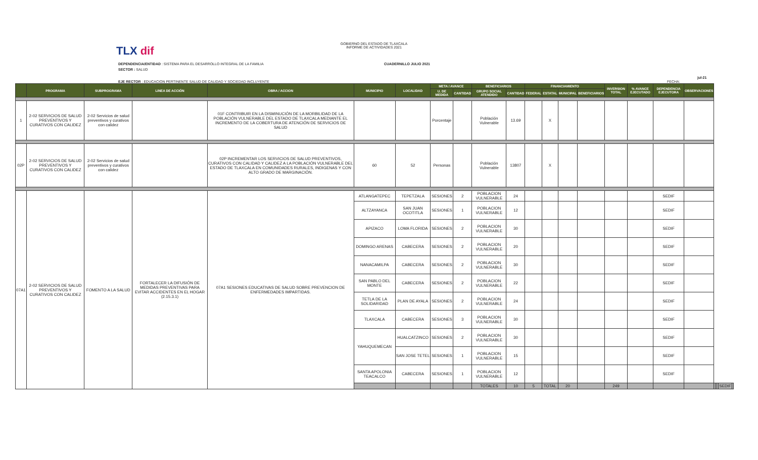TLX dif
GOBIERNO DEL ESTADO DE TLAXCALA
INFORME DE ACTIVIDADES 2021
DEPENDENCIA/ENTIDAD : SISTEMA PARA EL DESARROLLO INTEGRAL DE LA FAMILIA
CUADERNILLO JULIO 2021
SECTOR : SALUD
EJE RECTOR : EDUCACION PERTINENTE SALUD DE CALIDAD Y SOCIEDAD INCLUYENTE
jul-21
FECHA:
| | PROGRAMA | SUBPROGRAMA | LINEA DE ACCIÓN | OBRA / ACCION | MUNICIPIO | LOCALIDAD | META / AVANCE | | BENEFICIARIOS | | FINANCIAMIENTO | | | | INVERSION TOTAL | % AVANCE EJECUTADO | DEPENDENCIA EJECUTORA | OBSERVACIONES | | | | | |
| --- | --- | --- | --- | --- | --- | --- | --- | --- | --- | --- | --- | --- | --- | --- | --- | --- | --- | --- | --- | --- | --- | --- | --- |
| | | | | | | | U. DE MEDIDA | CANTIDAD | GRUPO SOCIAL ATENDIDO | CANTIDAD | FEDERAL | ESTATAL | MUNICIPAL | BENEFICIARIOS | | | | | | | | | |
| 1 | 2-02 SERVICIOS DE SALUD PREVENTIVOS Y CURATIVOS CON CALIDEZ | 2-02 Servicios de salud preventivos y curativos con calidez | | 01F CONTRIBUIR EN LA DISMINUCIÓN DE LA MORBILIDAD DE LA POBLACIÓN VULNERABLE DEL ESTADO DE TLAXCALA MEDIANTE EL INCREMENTO DE LA COBERTURA DE ATENCIÓN DE SERVICIOS DE SALUD | | | Porcentaje | | Población Vulnerable | 13.69 | | X | | | | | | | | | | | |
| 02P | 2-02 SERVICIOS DE SALUD PREVENTIVOS Y CURATIVOS CON CALIDEZ | 2-02 Servicios de salud preventivos y curativos con calidez | | 02P INCREMENTAR LOS SERVICIOS DE SALUD PREVENTIVOS, CURATIVOS CON CALIDAD Y CALIDEZ A LA POBLACIÓN VULNERABLE DEL ESTADO DE TLAXCALA EN COMUNIDADES RURALES, INDIGENAS Y CON ALTO GRADO DE MARGINACIÓN. | 60 | 52 | Personas | | Población Vulnerable | 13807 | | X | | | | | | | | | | | |
| 07A1 | 2-02 SERVICIOS DE SALUD PREVENTIVOS Y CURATIVOS CON CALIDEZ | FOMENTO A LA SALUD | FORTALECER LA DIFUSIÓN DE MEDIDAS PREVENTIVAS PARA EVITAR ACCIDENTES EN EL HOGAR (2.15.3.1) | 07A1 SESIONES EDUCATIVAS DE SALUD SOBRE PREVENCION DE ENFERMEDADES IMPARTIDAS. | ATLANGATEPEC | TEPETZALA | SESIONES | 2 | POBLACION VULNERABLE | 24 | | | | | | | SEDIF | | | | | | |
| | | | | | ALTZAYANCA | SAN JUAN OCOTITLA | SESIONES | 1 | POBLACION VULNERABLE | 12 | | | | | | | SEDIF | | | | | | |
| | | | | | APIZACO | LOMA FLORIDA | SESIONES | 2 | POBLACION VULNERABLE | 30 | | | | | | | SEDIF | | | | | | |
| | | | | | DOMINGO ARENAS | CABECERA | SESIONES | 2 | POBLACION VULNERABLE | 20 | | | | | | | SEDIF | | | | | | |
| | | | | | NANACAMILPA | CABECERA | SESIONES | 2 | POBLACION VULNERABLE | 30 | | | | | | | SEDIF | | | | | | |
| | | | | | SAN PABLO DEL MONTE | CABECERA | SESIONES | 2 | POBLACION VULNERABLE | 22 | | | | | | | SEDIF | | | | | | |
| | | | | | TETLA DE LA SOLIDARIDAD | PLAN DE AYALA | SESIONES | 2 | POBLACION VULNERABLE | 24 | | | | | | | SEDIF | | | | | | |
| | | | | | TLAXCALA | CABECERA | SESIONES | 3 | POBLACION VULNERABLE | 30 | | | | | | | SEDIF | | | | | | |
| | | | | | YAHUQUEMECAN | HUALCATZINCO | SESIONES | 2 | POBLACION VULNERABLE | 30 | | | | | | | SEDIF | | | | | | |
| | | | | | | SAN JOSE TETEL | SESIONES | 1 | POBLACION VULNERABLE | 15 | | | | | | | SEDIF | | | | | | |
| | | | | | SANTA APOLONIA TEACALCO | CABECERA | SESIONES | 1 | POBLACION VULNERABLE | 12 | | | | | | | SEDIF | | | | | | |
| | | | | | | | | | TOTALES | 10 | 5 | TOTAL | 20 | | 249 | | | | | | | SEDIF | |